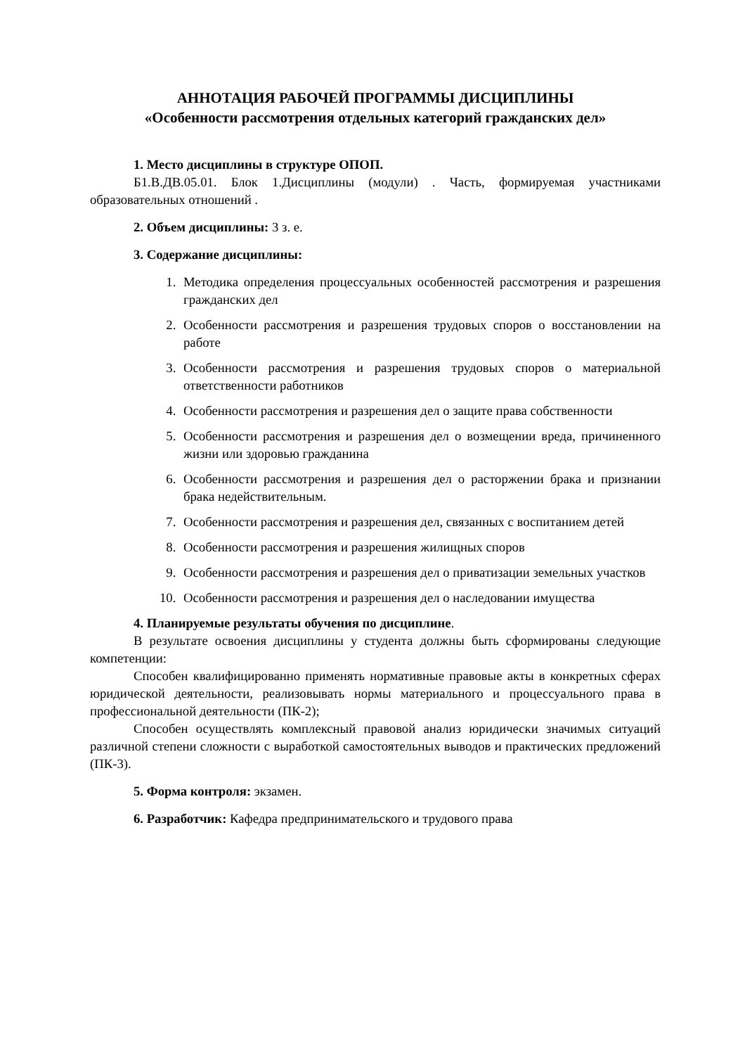АННОТАЦИЯ РАБОЧЕЙ ПРОГРАММЫ ДИСЦИПЛИНЫ
«Особенности рассмотрения отдельных категорий гражданских дел»
1. Место дисциплины в структуре ОПОП.
Б1.В.ДВ.05.01. Блок 1.Дисциплины (модули) . Часть, формируемая участниками образовательных отношений .
2. Объем дисциплины: 3 з. е.
3. Содержание дисциплины:
1. Методика определения процессуальных особенностей рассмотрения и разрешения гражданских дел
2. Особенности рассмотрения и разрешения трудовых споров о восстановлении на работе
3. Особенности рассмотрения и разрешения трудовых споров о материальной ответственности работников
4. Особенности рассмотрения и разрешения дел о защите права собственности
5. Особенности рассмотрения и разрешения дел о возмещении вреда, причиненного жизни или здоровью гражданина
6. Особенности рассмотрения и разрешения дел о расторжении брака и признании брака недействительным.
7. Особенности рассмотрения и разрешения дел, связанных с воспитанием детей
8. Особенности рассмотрения и разрешения жилищных споров
9. Особенности рассмотрения и разрешения дел о приватизации земельных участков
10. Особенности рассмотрения и разрешения дел о наследовании имущества
4. Планируемые результаты обучения по дисциплине.
В результате освоения дисциплины у студента должны быть сформированы следующие компетенции:
Способен квалифицированно применять нормативные правовые акты в конкретных сферах юридической деятельности, реализовывать нормы материального и процессуального права в профессиональной деятельности (ПК-2);
Способен осуществлять комплексный правовой анализ юридически значимых ситуаций различной степени сложности с выработкой самостоятельных выводов и практических предложений (ПК-3).
5. Форма контроля: экзамен.
6. Разработчик: Кафедра предпринимательского и трудового права